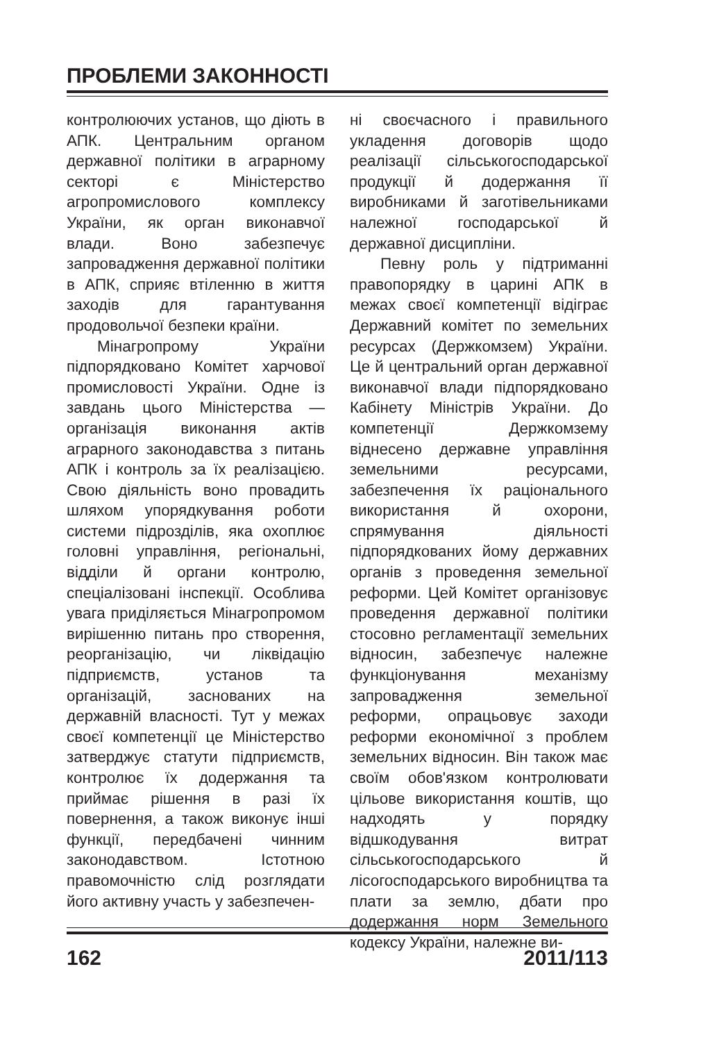ПРОБЛЕМИ ЗАКОННОСТІ
контролюючих установ, що діють в АПК. Центральним органом державної політики в аграрному секторі є Міністерство агропромислового комплексу України, як орган виконавчої влади. Воно забезпечує запровадження державної політики в АПК, сприяє втіленню в життя заходів для гарантування продовольчої безпеки країни.
Мінагропрому України підпорядковано Комітет харчової промисловості України. Одне із завдань цього Міністерства — організація виконання актів аграрного законодавства з питань АПК і контроль за їх реалізацією. Свою діяльність воно провадить шляхом упорядкування роботи системи підрозділів, яка охоплює головні управління, регіональні, відділи й органи контролю, спеціалізовані інспекції. Особлива увага приділяється Мінагропромом вирішенню питань про створення, реорганізацію, чи ліквідацію підприємств, установ та організацій, заснованих на державній власності. Тут у межах своєї компетенції це Міністерство затверджує статути підприємств, контролює їх додержання та приймає рішення в разі їх повернення, а також виконує інші функції, передбачені чинним законодавством. Істотною правомочністю слід розглядати його активну участь у забезпечен-
ні своєчасного і правильного укладення договорів щодо реалізації сільськогосподарської продукції й додержання її виробниками й заготівельниками належної господарської й державної дисципліни.
Певну роль у підтриманні правопорядку в царині АПК в межах своєї компетенції відіграє Державний комітет по земельних ресурсах (Держкомзем) України. Це й центральний орган державної виконавчої влади підпорядковано Кабінету Міністрів України. До компетенції Держкомзему віднесено державне управління земельними ресурсами, забезпечення їх раціонального використання й охорони, спрямування діяльності підпорядкованих йому державних органів з проведення земельної реформи. Цей Комітет організовує проведення державної політики стосовно регламентації земельних відносин, забезпечує належне функціонування механізму запровадження земельної реформи, опрацьовує заходи реформи економічної з проблем земельних відносин. Він також має своїм обов'язком контролювати цільове використання коштів, що надходять у порядку відшкодування витрат сільськогосподарського й лісогосподарського виробництва та плати за землю, дбати про додержання норм Земельного кодексу України, належне ви-
162 2011/113